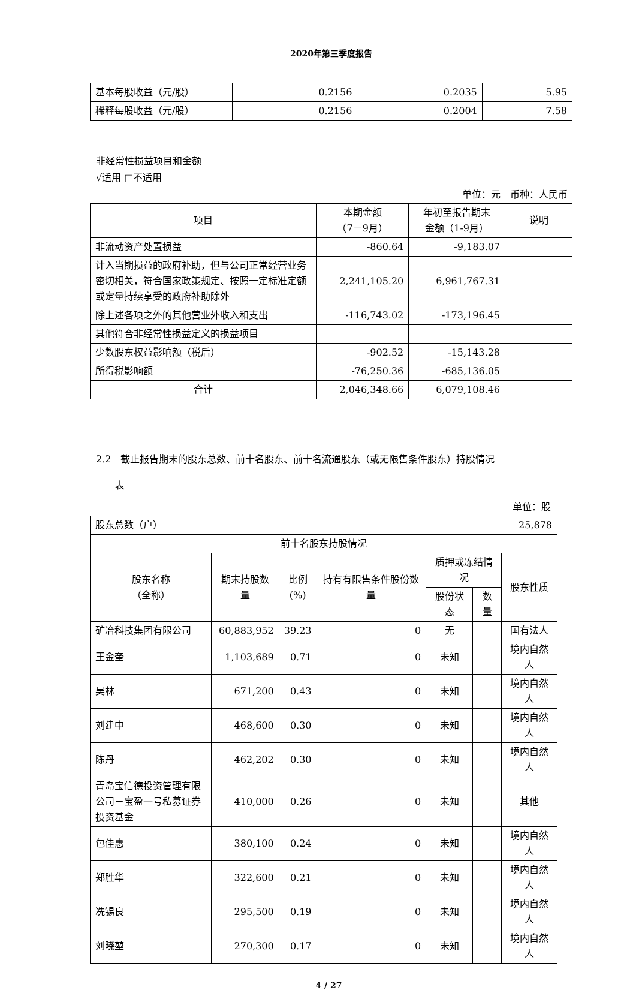2020年第三季度报告
| 基本每股收益（元/股） | 0.2156 | 0.2035 | 5.95 |
| 稀释每股收益（元/股） | 0.2156 | 0.2004 | 7.58 |
非经常性损益项目和金额
√适用 □不适用
单位：元　币种：人民币
| 项目 | 本期金额 （7－9月） | 年初至报告期末 金额（1-9月） | 说明 |
| --- | --- | --- | --- |
| 非流动资产处置损益 | -860.64 | -9,183.07 | |
| 计入当期损益的政府补助，但与公司正常经营业务密切相关，符合国家政策规定、按照一定标准定额或定量持续享受的政府补助除外 | 2,241,105.20 | 6,961,767.31 | |
| 除上述各项之外的其他营业外收入和支出 | -116,743.02 | -173,196.45 | |
| 其他符合非经常性损益定义的损益项目 | | | |
| 少数股东权益影响额（税后） | -902.52 | -15,143.28 | |
| 所得税影响额 | -76,250.36 | -685,136.05 | |
| 合计 | 2,046,348.66 | 6,079,108.46 | |
2.2　截止报告期末的股东总数、前十名股东、前十名流通股东（或无限售条件股东）持股情况
　　表
单位：股
| 股东总数（户） | | | 25,878 | | | |
| 前十名股东持股情况 | | | | | | |
| 股东名称 （全称） | 期末持股数量 | 比例 (%) | 持有有限售条件股份数量 | 质押或冻结情况 | | 股东性质 |
| | | | | 股份状态 | 数量 | |
| 矿冶科技集团有限公司 | 60,883,952 | 39.23 | 0 | 无 | | 国有法人 |
| 王金奎 | 1,103,689 | 0.71 | 0 | 未知 | | 境内自然人 |
| 吴林 | 671,200 | 0.43 | 0 | 未知 | | 境内自然人 |
| 刘建中 | 468,600 | 0.30 | 0 | 未知 | | 境内自然人 |
| 陈丹 | 462,202 | 0.30 | 0 | 未知 | | 境内自然人 |
| 青岛宝信德投资管理有限公司－宝盈一号私募证券投资基金 | 410,000 | 0.26 | 0 | 未知 | | 其他 |
| 包佳惠 | 380,100 | 0.24 | 0 | 未知 | | 境内自然人 |
| 郑胜华 | 322,600 | 0.21 | 0 | 未知 | | 境内自然人 |
| 冼锡良 | 295,500 | 0.19 | 0 | 未知 | | 境内自然人 |
| 刘晓堃 | 270,300 | 0.17 | 0 | 未知 | | 境内自然人 |
4 / 27